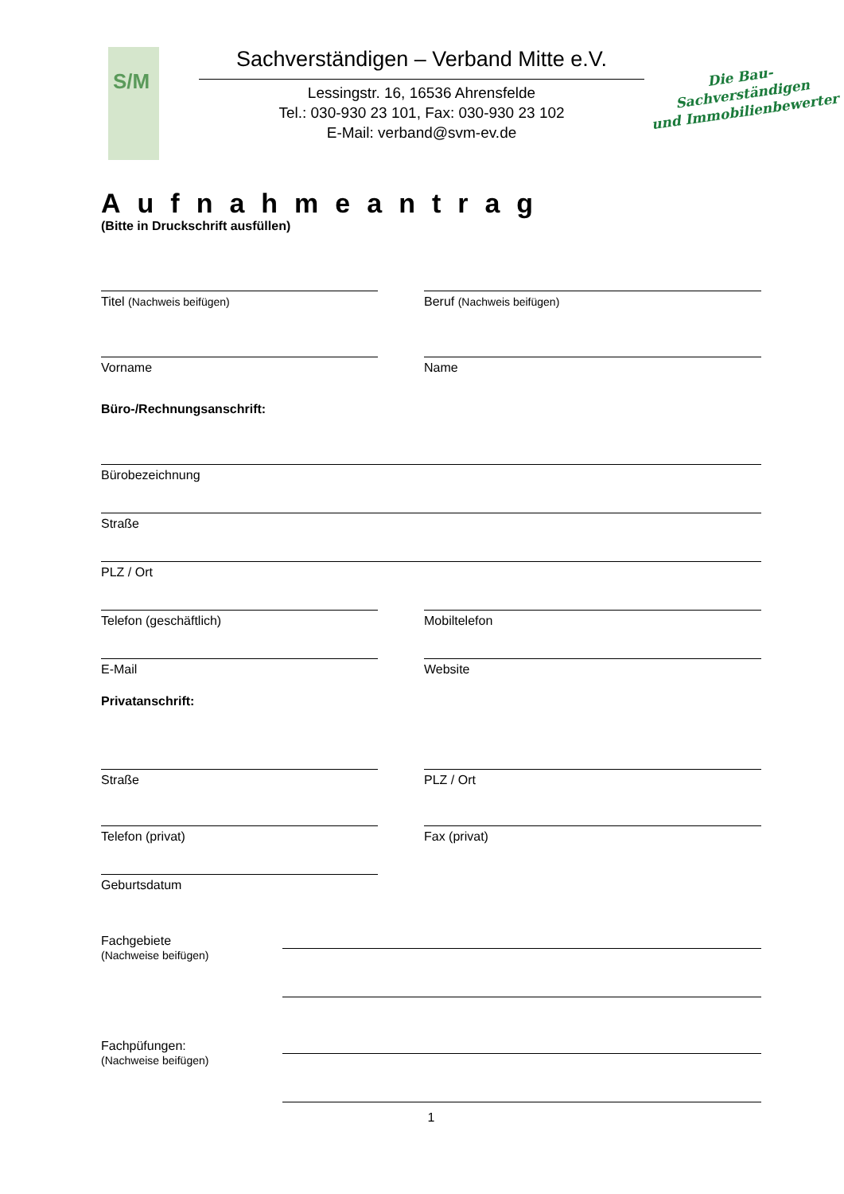S/M
Sachverständigen – Verband Mitte e.V.
Lessingstr. 16, 16536 Ahrensfelde
Tel.: 030-930 23 101, Fax: 030-930 23 102
E-Mail: verband@svm-ev.de
Die Bau-
Sachverständigen
und Immobilienbewerter
Aufnahmeantrag
(Bitte in Druckschrift ausfüllen)
Titel (Nachweis beifügen) Beruf (Nachweis beifügen)
Vorname Name
Büro-/Rechnungsanschrift:
Bürobezeichnung
Straße
PLZ / Ort
Telefon (geschäftlich) Mobiltelefon
E-Mail Website
Privatanschrift:
Straße PLZ / Ort
Telefon (privat) Fax (privat)
Geburtsdatum
Fachgebiete
(Nachweise beifügen)
Fachpüfungen:
(Nachweise beifügen)
1